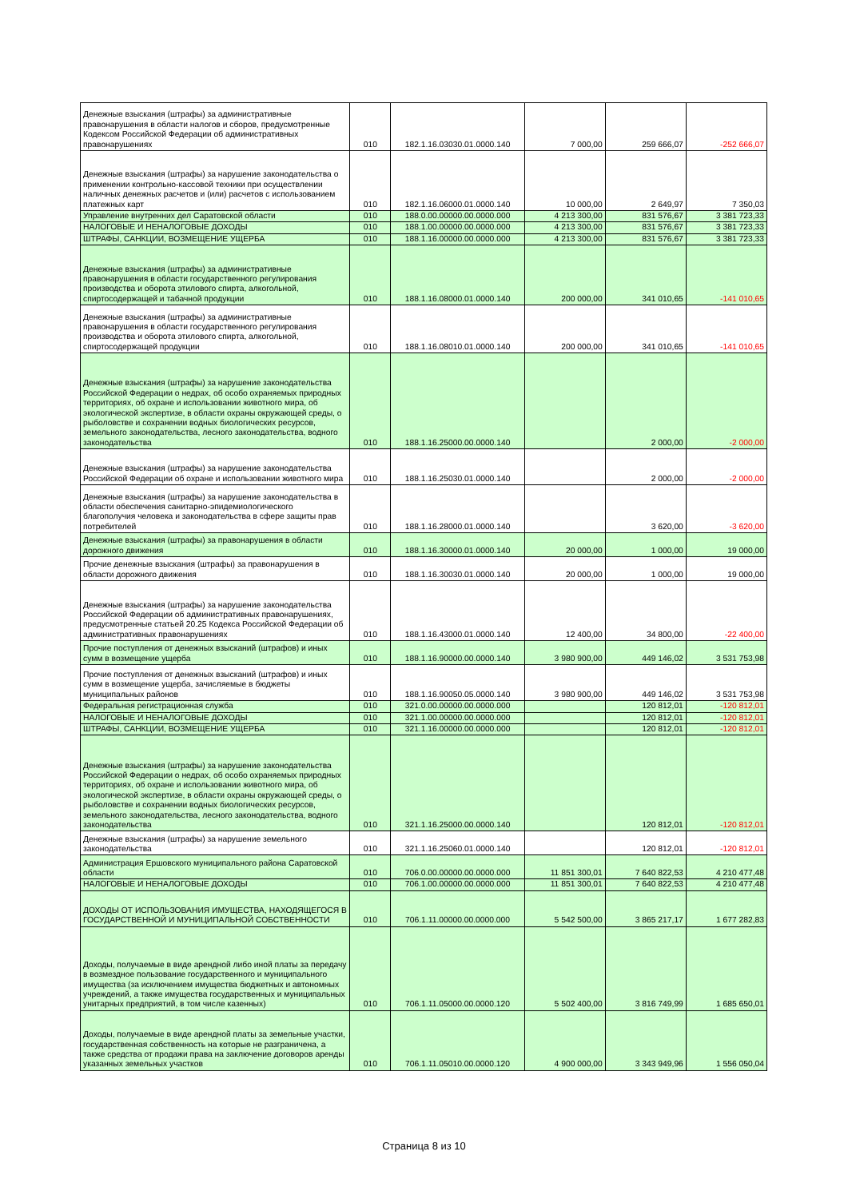| Денежные взыскания (штрафы) за административные правонарушения в области налогов и сборов, предусмотренные Кодексом Российской Федерации об административных правонарушениях | 010 | 182.1.16.03030.01.0000.140 | 7 000,00 | 259 666,07 | -252 666,07 |
| Денежные взыскания (штрафы) за нарушение законодательства о применении контрольно-кассовой техники при осуществлении наличных денежных расчетов и (или) расчетов с использованием платежных карт | 010 | 182.1.16.06000.01.0000.140 | 10 000,00 | 2 649,97 | 7 350,03 |
| Управление внутренних дел Саратовской области | 010 | 188.0.00.00000.00.0000.000 | 4 213 300,00 | 831 576,67 | 3 381 723,33 |
| НАЛОГОВЫЕ И НЕНАЛОГОВЫЕ ДОХОДЫ | 010 | 188.1.00.00000.00.0000.000 | 4 213 300,00 | 831 576,67 | 3 381 723,33 |
| ШТРАФЫ, САНКЦИИ, ВОЗМЕЩЕНИЕ УЩЕРБА | 010 | 188.1.16.00000.00.0000.000 | 4 213 300,00 | 831 576,67 | 3 381 723,33 |
| Денежные взыскания (штрафы) за административные правонарушения в области государственного регулирования производства и оборота этилового спирта, алкогольной, спиртосодержащей и табачной продукции | 010 | 188.1.16.08000.01.0000.140 | 200 000,00 | 341 010,65 | -141 010,65 |
| Денежные взыскания (штрафы) за административные правонарушения в области государственного регулирования производства и оборота этилового спирта, алкогольной, спиртосодержащей продукции | 010 | 188.1.16.08010.01.0000.140 | 200 000,00 | 341 010,65 | -141 010,65 |
| Денежные взыскания (штрафы) за нарушение законодательства Российской Федерации о недрах, об особо охраняемых природных территориях, об охране и использовании животного мира, об экологической экспертизе, в области охраны окружающей среды, о рыболовстве и сохранении водных биологических ресурсов, земельного законодательства, лесного законодательства, водного законодательства | 010 | 188.1.16.25000.00.0000.140 | | 2 000,00 | -2 000,00 |
| Денежные взыскания (штрафы) за нарушение законодательства Российской Федерации об охране и использовании животного мира | 010 | 188.1.16.25030.01.0000.140 | | 2 000,00 | -2 000,00 |
| Денежные взыскания (штрафы) за нарушение законодательства в области обеспечения санитарно-эпидемиологического благополучия человека и законодательства в сфере защиты прав потребителей | 010 | 188.1.16.28000.01.0000.140 | | 3 620,00 | -3 620,00 |
| Денежные взыскания (штрафы) за правонарушения в области дорожного движения | 010 | 188.1.16.30000.01.0000.140 | 20 000,00 | 1 000,00 | 19 000,00 |
| Прочие денежные взыскания (штрафы) за правонарушения в области дорожного движения | 010 | 188.1.16.30030.01.0000.140 | 20 000,00 | 1 000,00 | 19 000,00 |
| Денежные взыскания (штрафы) за нарушение законодательства Российской Федерации об административных правонарушениях, предусмотренные статьей 20.25 Кодекса Российской Федерации об административных правонарушениях | 010 | 188.1.16.43000.01.0000.140 | 12 400,00 | 34 800,00 | -22 400,00 |
| Прочие поступления от денежных взысканий (штрафов) и иных сумм в возмещение ущерба | 010 | 188.1.16.90000.00.0000.140 | 3 980 900,00 | 449 146,02 | 3 531 753,98 |
| Прочие поступления от денежных взысканий (штрафов) и иных сумм в возмещение ущерба, зачисляемые в бюджеты муниципальных районов | 010 | 188.1.16.90050.05.0000.140 | 3 980 900,00 | 449 146,02 | 3 531 753,98 |
| Федеральная регистрационная служба | 010 | 321.0.00.00000.00.0000.000 | | 120 812,01 | -120 812,01 |
| НАЛОГОВЫЕ И НЕНАЛОГОВЫЕ ДОХОДЫ | 010 | 321.1.00.00000.00.0000.000 | | 120 812,01 | -120 812,01 |
| ШТРАФЫ, САНКЦИИ, ВОЗМЕЩЕНИЕ УЩЕРБА | 010 | 321.1.16.00000.00.0000.000 | | 120 812,01 | -120 812,01 |
| Денежные взыскания (штрафы) за нарушение законодательства Российской Федерации о недрах, об особо охраняемых природных территориях, об охране и использовании животного мира, об экологической экспертизе, в области охраны окружающей среды, о рыболовстве и сохранении водных биологических ресурсов, земельного законодательства, лесного законодательства, водного законодательства | 010 | 321.1.16.25000.00.0000.140 | | 120 812,01 | -120 812,01 |
| Денежные взыскания (штрафы) за нарушение земельного законодательства | 010 | 321.1.16.25060.01.0000.140 | | 120 812,01 | -120 812,01 |
| Администрация Ершовского муниципального района Саратовской области | 010 | 706.0.00.00000.00.0000.000 | 11 851 300,01 | 7 640 822,53 | 4 210 477,48 |
| НАЛОГОВЫЕ И НЕНАЛОГОВЫЕ ДОХОДЫ | 010 | 706.1.00.00000.00.0000.000 | 11 851 300,01 | 7 640 822,53 | 4 210 477,48 |
| ДОХОДЫ ОТ ИСПОЛЬЗОВАНИЯ ИМУЩЕСТВА, НАХОДЯЩЕГОСЯ В ГОСУДАРСТВЕННОЙ И МУНИЦИПАЛЬНОЙ СОБСТВЕННОСТИ | 010 | 706.1.11.00000.00.0000.000 | 5 542 500,00 | 3 865 217,17 | 1 677 282,83 |
| Доходы, получаемые в виде арендной либо иной платы за передачу в возмездное пользование государственного и муниципального имущества (за исключением имущества бюджетных и автономных учреждений, а также имущества государственных и муниципальных унитарных предприятий, в том числе казенных) | 010 | 706.1.11.05000.00.0000.120 | 5 502 400,00 | 3 816 749,99 | 1 685 650,01 |
| Доходы, получаемые в виде арендной платы за земельные участки, государственная собственность на которые не разграничена, а также средства от продажи права на заключение договоров аренды указанных земельных участков | 010 | 706.1.11.05010.00.0000.120 | 4 900 000,00 | 3 343 949,96 | 1 556 050,04 |
Страница 8 из 10